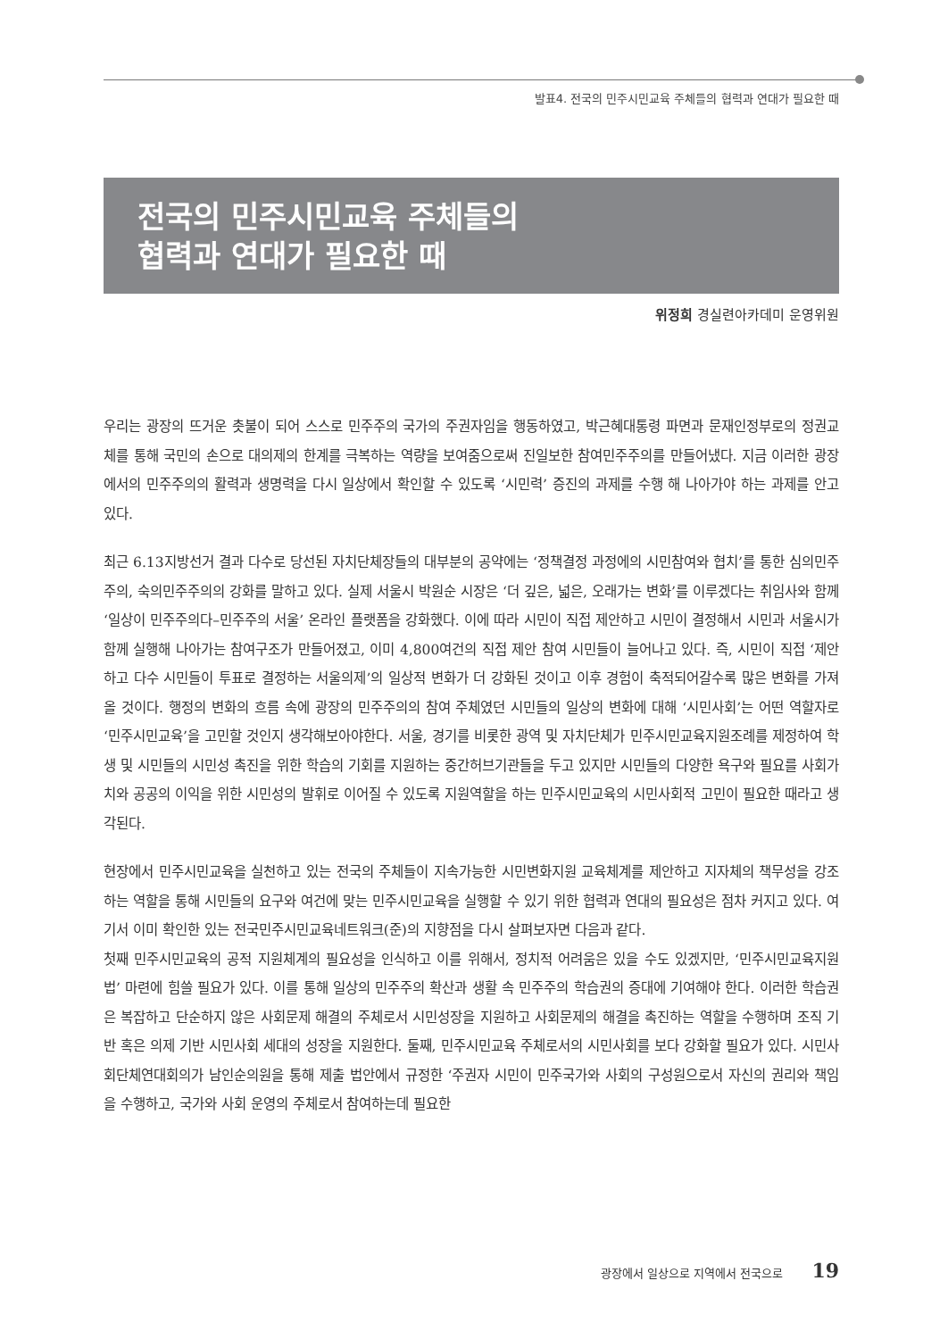발표4. 전국의 민주시민교육 주체들의 협력과 연대가 필요한 때
전국의 민주시민교육 주체들의
협력과 연대가 필요한 때
위정희 경실련아카데미 운영위원
우리는 광장의 뜨거운 촛불이 되어 스스로 민주주의 국가의 주권자임을 행동하였고, 박근혜대통령 파면과 문재인정부로의 정권교체를 통해 국민의 손으로 대의제의 한계를 극복하는 역량을 보여줌으로써 진일보한 참여민주주의를 만들어냈다. 지금 이러한 광장에서의 민주주의의 활력과 생명력을 다시 일상에서 확인할 수 있도록 ‘시민력’ 증진의 과제를 수행 해 나아가야 하는 과제를 안고 있다.
최근 6.13지방선거 결과 다수로 당선된 자치단체장들의 대부분의 공약에는 ‘정책결정 과정에의 시민참여와 협치’를 통한 심의민주주의, 숙의민주주의의 강화를 말하고 있다. 실제 서울시 박원순 시장은 ‘더 깊은, 넓은, 오래가는 변화’를 이루겠다는 취임사와 함께 ‘일상이 민주주의다–민주주의 서울’ 온라인 플랫폼을 강화했다. 이에 따라 시민이 직접 제안하고 시민이 결정해서 시민과 서울시가 함께 실행해 나아가는 참여구조가 만들어졌고, 이미 4,800여건의 직접 제안 참여 시민들이 늘어나고 있다. 즉, 시민이 직접 ‘제안하고 다수 시민들이 투표로 결정하는 서울의제’의 일상적 변화가 더 강화된 것이고 이후 경험이 축적되어갈수록 많은 변화를 가져올 것이다. 행정의 변화의 흐름 속에 광장의 민주주의의 참여 주체였던 시민들의 일상의 변화에 대해 ‘시민사회’는 어떤 역할자로 ‘민주시민교육’을 고민할 것인지 생각해보아야한다. 서울, 경기를 비롯한 광역 및 자치단체가 민주시민교육지원조례를 제정하여 학생 및 시민들의 시민성 촉진을 위한 학습의 기회를 지원하는 중간허브기관들을 두고 있지만 시민들의 다양한 욕구와 필요를 사회가치와 공공의 이익을 위한 시민성의 발휘로 이어질 수 있도록 지원역할을 하는 민주시민교육의 시민사회적 고민이 필요한 때라고 생각된다.
현장에서 민주시민교육을 실천하고 있는 전국의 주체들이 지속가능한 시민변화지원 교육체계를 제안하고 지자체의 책무성을 강조하는 역할을 통해 시민들의 요구와 여건에 맞는 민주시민교육을 실행할 수 있기 위한 협력과 연대의 필요성은 점차 커지고 있다. 여기서 이미 확인한 있는 전국민주시민교육네트워크(준)의 지향점을 다시 살펴보자면 다음과 같다.
첫째 민주시민교육의 공적 지원체계의 필요성을 인식하고 이를 위해서, 정치적 어려움은 있을 수도 있겠지만, ‘민주시민교육지원법’ 마련에 힘쓸 필요가 있다. 이를 통해 일상의 민주주의 확산과 생활 속 민주주의 학습권의 증대에 기여해야 한다. 이러한 학습권은 복잡하고 단순하지 않은 사회문제 해결의 주체로서 시민성장을 지원하고 사회문제의 해결을 촉진하는 역할을 수행하며 조직 기반 혹은 의제 기반 시민사회 세대의 성장을 지원한다. 둘째, 민주시민교육 주체로서의 시민사회를 보다 강화할 필요가 있다. 시민사회단체연대회의가 남인순의원을 통해 제출 법안에서 규정한 ‘주권자 시민이 민주국가와 사회의 구성원으로서 자신의 권리와 책임을 수행하고, 국가와 사회 운영의 주체로서 참여하는데 필요한
광장에서 일상으로 지역에서 전국으로 19